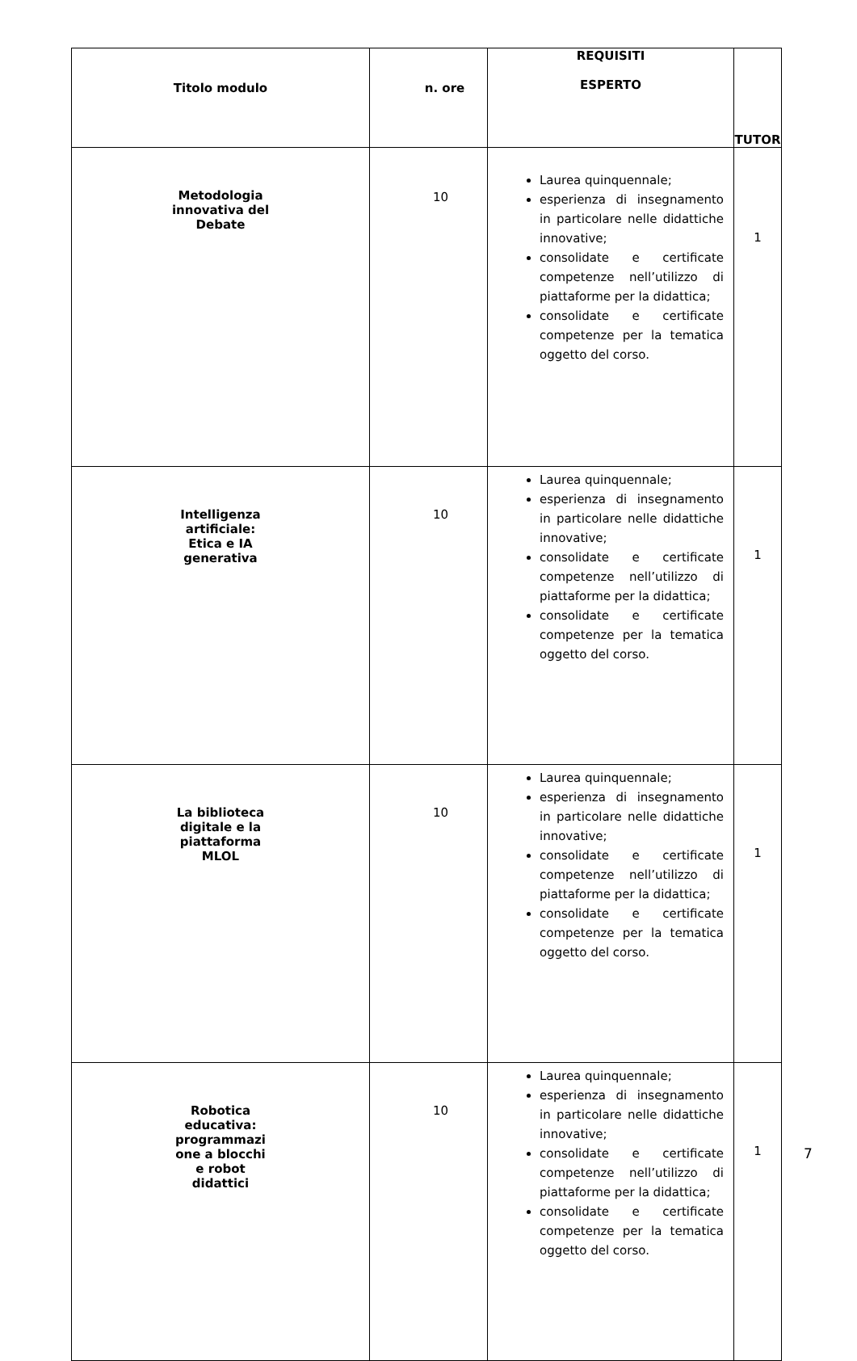| Titolo modulo | n. ore | REQUISITI ESPERTO | TUTOR |
| --- | --- | --- | --- |
| Metodologia innovativa del Debate | 10 | Laurea quinquennale; esperienza di insegnamento in particolare nelle didattiche innovative; consolidate e certificate competenze nell’utilizzo di piattaforme per la didattica; consolidate e certificate competenze per la tematica oggetto del corso. | 1 |
| Intelligenza artificiale: Etica e IA generativa | 10 | Laurea quinquennale; esperienza di insegnamento in particolare nelle didattiche innovative; consolidate e certificate competenze nell’utilizzo di piattaforme per la didattica; consolidate e certificate competenze per la tematica oggetto del corso. | 1 |
| La biblioteca digitale e la piattaforma MLOL | 10 | Laurea quinquennale; esperienza di insegnamento in particolare nelle didattiche innovative; consolidate e certificate competenze nell’utilizzo di piattaforme per la didattica; consolidate e certificate competenze per la tematica oggetto del corso. | 1 |
| Robotica educativa: programmazi one a blocchi e robot didattici | 10 | Laurea quinquennale; esperienza di insegnamento in particolare nelle didattiche innovative; consolidate e certificate competenze nell’utilizzo di piattaforme per la didattica; consolidate e certificate competenze per la tematica oggetto del corso. | 1 |
7